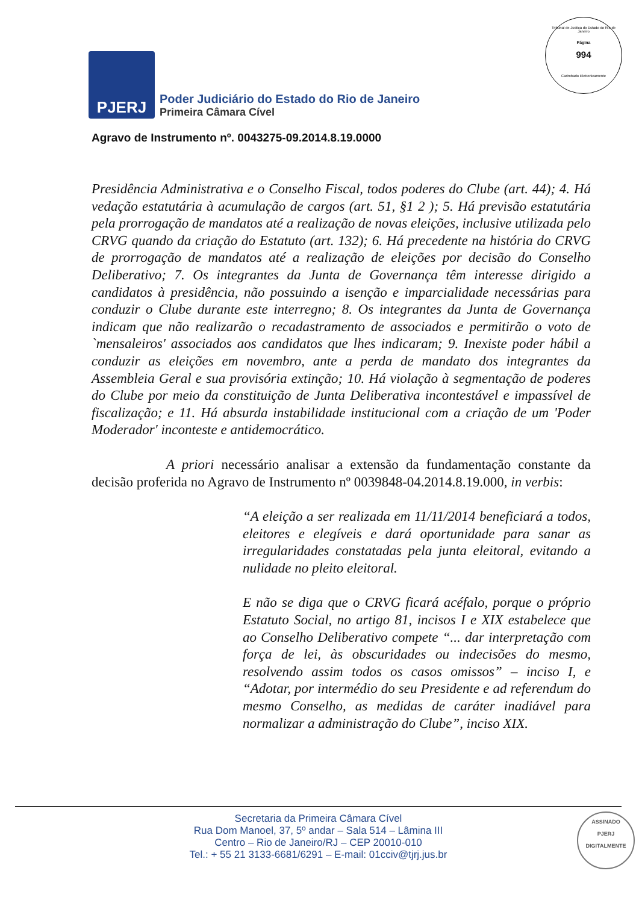Tribunal de Justiça do Estado do Rio de Janeiro
Página
994
Carimbado Eletronicamente
PJERJ
Poder Judiciário do Estado do Rio de Janeiro
Primeira Câmara Cível
Agravo de Instrumento nº. 0043275-09.2014.8.19.0000
Presidência Administrativa e o Conselho Fiscal, todos poderes do Clube (art. 44); 4. Há vedação estatutária à acumulação de cargos (art. 51, §1 2 ); 5. Há previsão estatutária pela prorrogação de mandatos até a realização de novas eleições, inclusive utilizada pelo CRVG quando da criação do Estatuto (art. 132); 6. Há precedente na história do CRVG de prorrogação de mandatos até a realização de eleições por decisão do Conselho Deliberativo; 7. Os integrantes da Junta de Governança têm interesse dirigido a candidatos à presidência, não possuindo a isenção e imparcialidade necessárias para conduzir o Clube durante este interregno; 8. Os integrantes da Junta de Governança indicam que não realizarão o recadastramento de associados e permitirão o voto de `mensaleiros' associados aos candidatos que lhes indicaram; 9. Inexiste poder hábil a conduzir as eleições em novembro, ante a perda de mandato dos integrantes da Assembleia Geral e sua provisória extinção; 10. Há violação à segmentação de poderes do Clube por meio da constituição de Junta Deliberativa incontestável e impassível de fiscalização; e 11. Há absurda instabilidade institucional com a criação de um 'Poder Moderador' inconteste e antidemocrático.
A priori necessário analisar a extensão da fundamentação constante da decisão proferida no Agravo de Instrumento nº 0039848-04.2014.8.19.000, in verbis:
“A eleição a ser realizada em 11/11/2014 beneficiará a todos, eleitores e elegíveis e dará oportunidade para sanar as irregularidades constatadas pela junta eleitoral, evitando a nulidade no pleito eleitoral.
E não se diga que o CRVG ficará acéfalo, porque o próprio Estatuto Social, no artigo 81, incisos I e XIX estabelece que ao Conselho Deliberativo compete “... dar interpretação com força de lei, às obscuridades ou indecisões do mesmo, resolvendo assim todos os casos omissos” – inciso I, e “Adotar, por intermédio do seu Presidente e ad referendum do mesmo Conselho, as medidas de caráter inadiável para normalizar a administração do Clube”, inciso XIX.
Secretaria da Primeira Câmara Cível
Rua Dom Manoel, 37, 5º andar – Sala 514 – Lâmina III
Centro – Rio de Janeiro/RJ – CEP 20010-010
Tel.: + 55 21 3133-6681/6291 – E-mail: 01cciv@tjrj.jus.br
ASSINADO
PJERJ
DIGITALMENTE